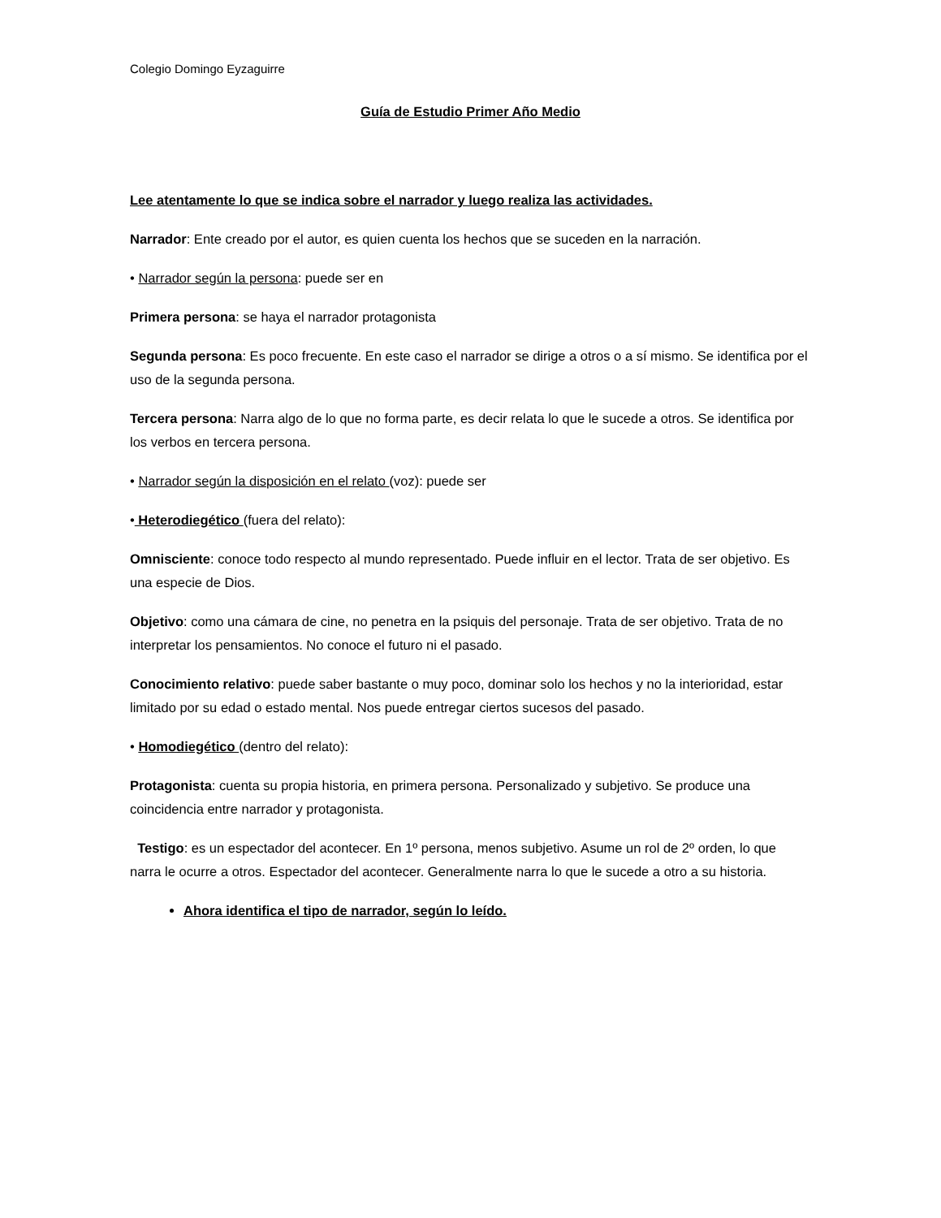Colegio Domingo Eyzaguirre
Guía de Estudio Primer Año Medio
Lee atentamente lo que se indica sobre el narrador y luego realiza las actividades.
Narrador: Ente creado por el autor, es quien cuenta los hechos que se suceden en la narración.
• Narrador según la persona: puede ser en
Primera persona: se haya el narrador protagonista
Segunda persona: Es poco frecuente. En este caso el narrador se dirige a otros o a sí mismo. Se identifica por el uso de la segunda persona.
Tercera persona: Narra algo de lo que no forma parte, es decir relata lo que le sucede a otros. Se identifica por los verbos en tercera persona.
• Narrador según la disposición en el relato (voz): puede ser
• Heterodiegético (fuera del relato):
Omnisciente: conoce todo respecto al mundo representado. Puede influir en el lector. Trata de ser objetivo. Es una especie de Dios.
Objetivo: como una cámara de cine, no penetra en la psiquis del personaje. Trata de ser objetivo. Trata de no interpretar los pensamientos. No conoce el futuro ni el pasado.
Conocimiento relativo: puede saber bastante o muy poco, dominar solo los hechos y no la interioridad, estar limitado por su edad o estado mental. Nos puede entregar ciertos sucesos del pasado.
• Homodiegético (dentro del relato):
Protagonista: cuenta su propia historia, en primera persona. Personalizado y subjetivo. Se produce una coincidencia entre narrador y protagonista.
Testigo: es un espectador del acontecer. En 1º persona, menos subjetivo. Asume un rol de 2º orden, lo que narra le ocurre a otros. Espectador del acontecer. Generalmente narra lo que le sucede a otro a su historia.
Ahora identifica el tipo de narrador, según lo leído.